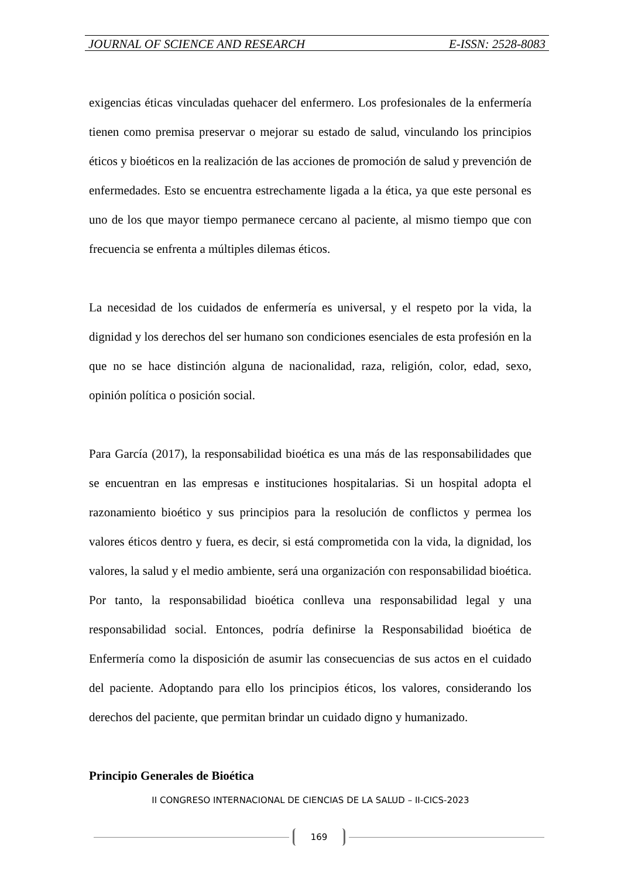JOURNAL OF SCIENCE AND RESEARCH E-ISSN: 2528-8083
exigencias éticas vinculadas quehacer del enfermero. Los profesionales de la enfermería tienen como premisa preservar o mejorar su estado de salud, vinculando los principios éticos y bioéticos en la realización de las acciones de promoción de salud y prevención de enfermedades. Esto se encuentra estrechamente ligada a la ética, ya que este personal es uno de los que mayor tiempo permanece cercano al paciente, al mismo tiempo que con frecuencia se enfrenta a múltiples dilemas éticos.
La necesidad de los cuidados de enfermería es universal, y el respeto por la vida, la dignidad y los derechos del ser humano son condiciones esenciales de esta profesión en la que no se hace distinción alguna de nacionalidad, raza, religión, color, edad, sexo, opinión política o posición social.
Para García (2017), la responsabilidad bioética es una más de las responsabilidades que se encuentran en las empresas e instituciones hospitalarias. Si un hospital adopta el razonamiento bioético y sus principios para la resolución de conflictos y permea los valores éticos dentro y fuera, es decir, si está comprometida con la vida, la dignidad, los valores, la salud y el medio ambiente, será una organización con responsabilidad bioética. Por tanto, la responsabilidad bioética conlleva una responsabilidad legal y una responsabilidad social. Entonces, podría definirse la Responsabilidad bioética de Enfermería como la disposición de asumir las consecuencias de sus actos en el cuidado del paciente. Adoptando para ello los principios éticos, los valores, considerando los derechos del paciente, que permitan brindar un cuidado digno y humanizado.
Principio Generales de Bioética
II CONGRESO INTERNACIONAL DE CIENCIAS DE LA SALUD – II-CICS-2023
169